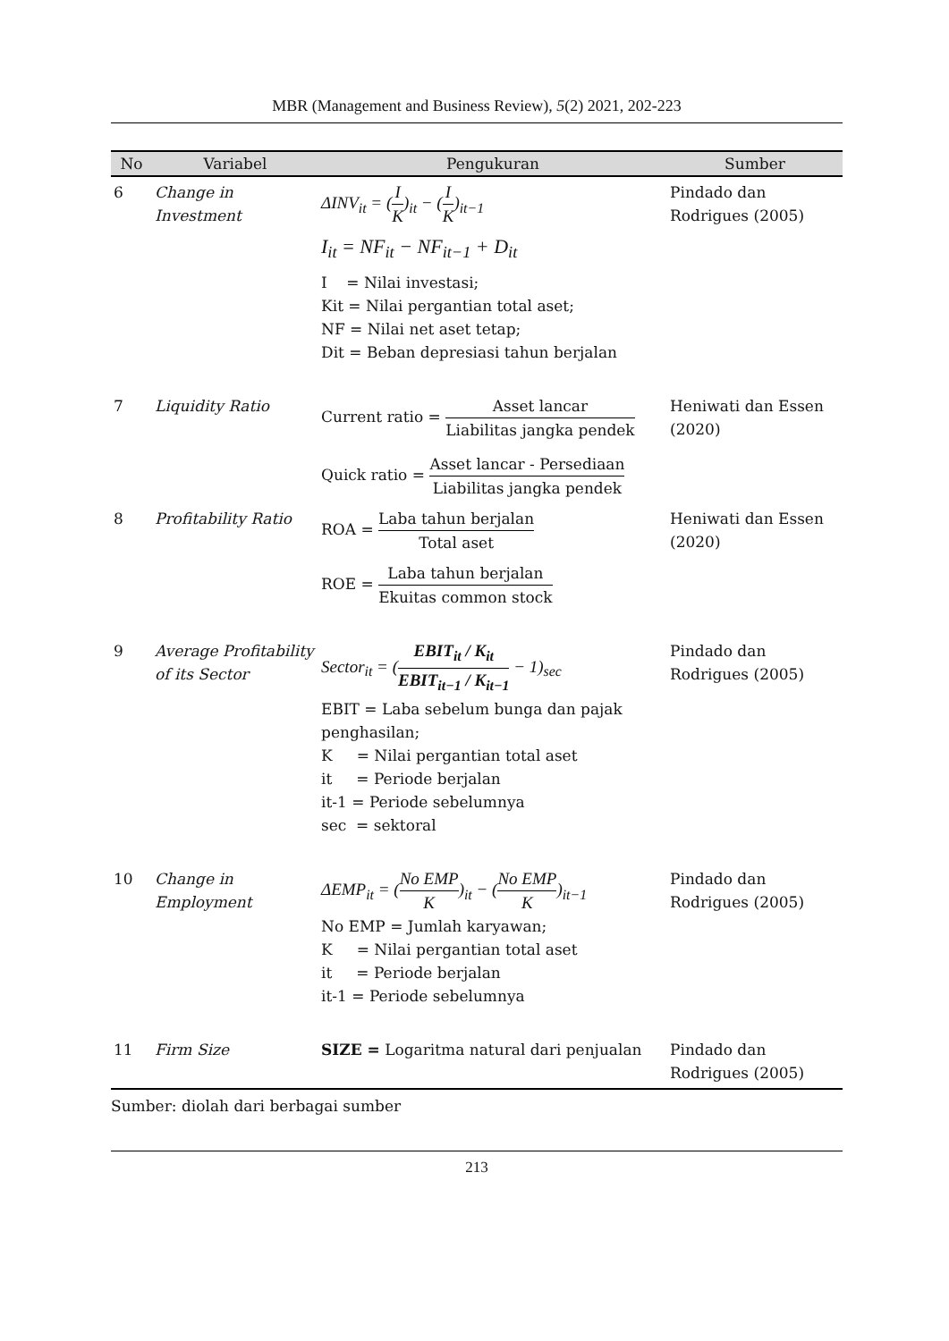MBR (Management and Business Review), 5(2) 2021, 202-223
| No | Variabel | Pengukuran | Sumber |
| --- | --- | --- | --- |
| 6 | Change in Investment | ΔINV<sub>it</sub> = ( I K )<sub>it</sub> − ( I K )<sub>it−1</sub> I<sub>it</sub> = NF<sub>it</sub> − NF<sub>it−1</sub> + D<sub>it</sub> I = Nilai investasi; Kit = Nilai pergantian total aset; NF = Nilai net aset tetap; Dit = Beban depresiasi tahun berjalan | Pindado dan Rodrigues (2005) |
| 7 | Liquidity Ratio | Current ratio = Asset lancar Liabilitas jangka pendek Quick ratio = Asset lancar - Persediaan Liabilitas jangka pendek | Heniwati dan Essen (2020) |
| 8 | Profitability Ratio | ROA = Laba tahun berjalan Total aset ROE = Laba tahun berjalan Ekuitas common stock | Heniwati dan Essen (2020) |
| 9 | Average Profitability of its Sector | Sector<sub>it</sub> = ( EBIT<sub>it</sub> / K<sub>it</sub> EBIT<sub>it−1</sub> / K<sub>it−1</sub> − 1)<sub>sec</sub> EBIT = Laba sebelum bunga dan pajak penghasilan; K = Nilai pergantian total aset it = Periode berjalan it-1 = Periode sebelumnya sec = sektoral | Pindado dan Rodrigues (2005) |
| 10 | Change in Employment | ΔEMP<sub>it</sub> = ( No EMP K )<sub>it</sub> − ( No EMP K )<sub>it−1</sub> No EMP = Jumlah karyawan; K = Nilai pergantian total aset it = Periode berjalan it-1 = Periode sebelumnya | Pindado dan Rodrigues (2005) |
| 11 | Firm Size | SIZE = Logaritma natural dari penjualan | Pindado dan Rodrigues (2005) |
Sumber: diolah dari berbagai sumber
213